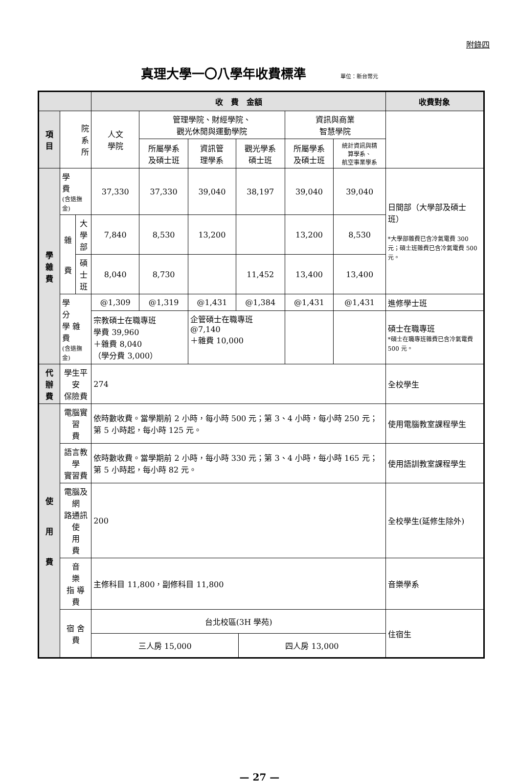附錄四
真理大學一〇八學年收費標準 單位：新台幣元
| | | | 收 費 金額 | | | | | | 收費對象 |
| --- | --- | --- | --- | --- | --- | --- | --- | --- | --- |
| 項 目 | 院 系 所 | | 人文 學院 | 管理學院、財經學院、 觀光休閒與運動學院 | | | 資訊與商業 智慧學院 | | |
| | | | | 所屬學系 及碩士班 | 資訊管 理學系 | 觀光學系 碩士班 | 所屬學系 及碩士班 | 統計資訊與精 算學系、 航空事業學系 | |
| 學 雜 費 | 學 費 (含退撫金) | | 37,330 | 37,330 | 39,040 | 38,197 | 39,040 | 39,040 | 日間部（大學部及碩士班） *大學部雜費已含冷氣電費 300 元；碩士班雜費已含冷氣電費 500 元。 |
| | 雜 費 | 大 學 部 | 7,840 | 8,530 | 13,200 | | 13,200 | 8,530 | |
| | | 碩 士 班 | 8,040 | 8,730 | | 11,452 | 13,400 | 13,400 | |
| | 學 分 學 雜 費 (含退撫金) | | @1,309 | @1,319 | @1,431 | @1,384 | @1,431 | @1,431 | 進修學士班 |
| | | | 宗教碩士在職專班 學費 39,960 ＋雜費 8,040 （學分費 3,000） | | 企管碩士在職專班 @7,140 ＋雜費 10,000 | | | | 碩士在職專班 *碩士在職專班雜費已含冷氣電費 500 元。 |
| 代 辦 費 | 學生平安 保險費 | | 274 | | | | | | 全校學生 |
| 使 用 費 | 電腦實習 費 | | 依時數收費。當學期前 2 小時，每小時 500 元；第 3、4 小時，每小時 250 元；第 5 小時起，每小時 125 元。 | | | | | | 使用電腦教室課程學生 |
| | 語言教學 實習費 | | 依時數收費。當學期前 2 小時，每小時 330 元；第 3、4 小時，每小時 165 元；第 5 小時起，每小時 82 元。 | | | | | | 使用語訓教室課程學生 |
| | 電腦及網 路通訊使 用 費 | | 200 | | | | | | 全校學生(延修生除外) |
| | 音 樂 指 導 費 | | 主修科目 11,800，副修科目 11,800 | | | | | | 音樂學系 |
| | 宿 舍 費 | | / 台北校區(3H 學苑) / / / 三人房 15,000 / 四人房 13,000 / | | | | | | 住宿生 |
— 27 —